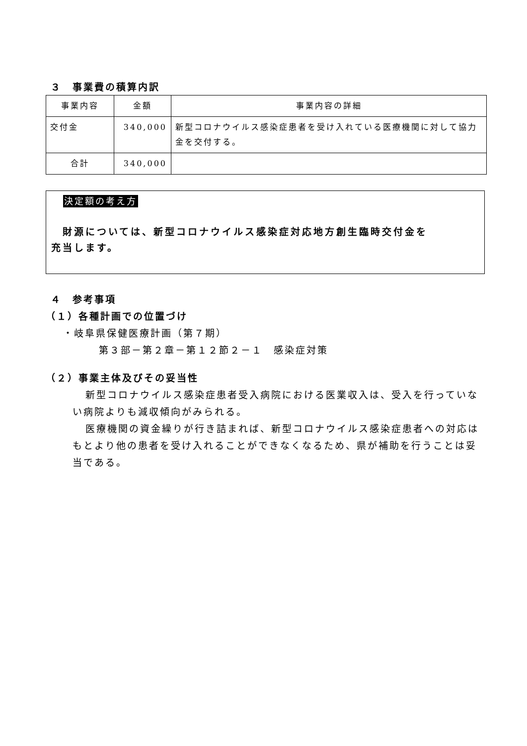３　事業費の積算内訳
| 事業内容 | 金額 | 事業内容の詳細 |
| 交付金 | 340,000 | 新型コロナウイルス感染症患者を受け入れている医療機関に対して協力金を交付する。 |
| 合計 | 340,000 | |
決定額の考え方
　財源については、新型コロナウイルス感染症対応地方創生臨時交付金を
充当します。
４　参考事項
（１）各種計画での位置づけ
・岐阜県保健医療計画（第７期）
第３部－第２章－第１２節２－１　感染症対策
（２）事業主体及びその妥当性
新型コロナウイルス感染症患者受入病院における医業収入は、受入を行っていない病院よりも減収傾向がみられる。
医療機関の資金繰りが行き詰まれば、新型コロナウイルス感染症患者への対応はもとより他の患者を受け入れることができなくなるため、県が補助を行うことは妥当である。